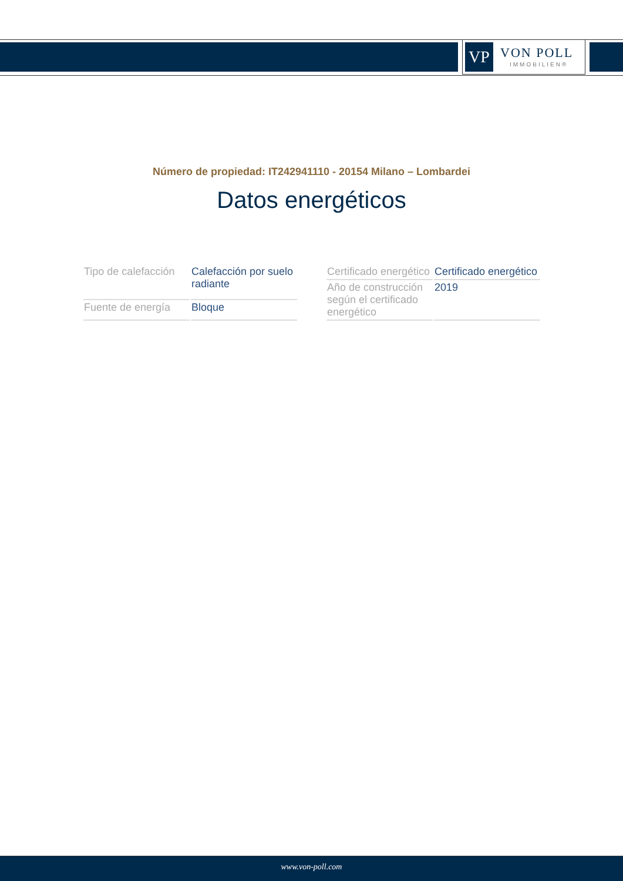VP
VON POLL
IMMOBILIEN®
Número de propiedad: IT242941110 - 20154 Milano – Lombardei
Datos energéticos
| Tipo de calefacción | Calefacción por suelo radiante |
| Fuente de energía | Bloque |
| Certificado energético | Certificado energético |
| Año de construcción según el certificado energético | 2019 |
www.von-poll.com